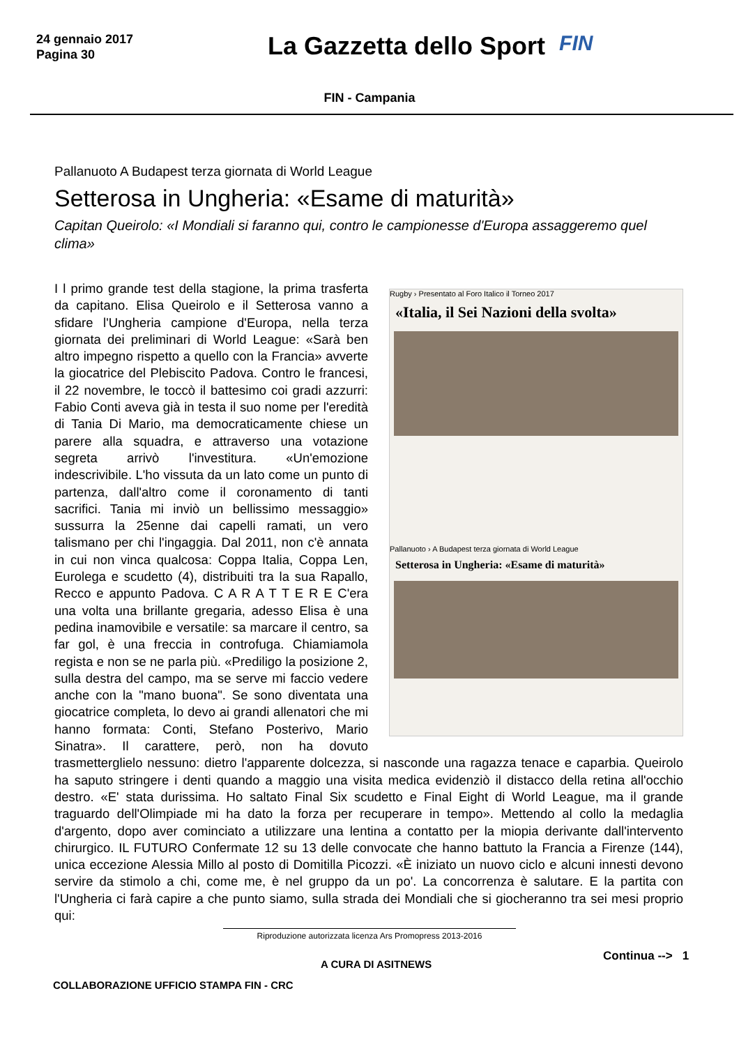24 gennaio 2017
Pagina 30
La Gazzetta dello Sport
FIN
FIN - Campania
Pallanuoto A Budapest terza giornata di World League
Setterosa in Ungheria: «Esame di maturità»
Capitan Queirolo: «I Mondiali si faranno qui, contro le campionesse d'Europa assaggeremo quel clima»
Rugby › Presentato al Foro Italico il Torneo 2017
«Italia, il Sei Nazioni della svolta»
Pallanuoto › A Budapest terza giornata di World League
Setterosa in Ungheria: «Esame di maturità»
I l primo grande test della stagione, la prima trasferta da capitano. Elisa Queirolo e il Setterosa vanno a sfidare l'Ungheria campione d'Europa, nella terza giornata dei preliminari di World League: «Sarà ben altro impegno rispetto a quello con la Francia» avverte la giocatrice del Plebiscito Padova. Contro le francesi, il 22 novembre, le toccò il battesimo coi gradi azzurri: Fabio Conti aveva già in testa il suo nome per l'eredità di Tania Di Mario, ma democraticamente chiese un parere alla squadra, e attraverso una votazione segreta arrivò l'investitura. «Un'emozione indescrivibile. L'ho vissuta da un lato come un punto di partenza, dall'altro come il coronamento di tanti sacrifici. Tania mi inviò un bellissimo messaggio» sussurra la 25enne dai capelli ramati, un vero talismano per chi l'ingaggia. Dal 2011, non c'è annata in cui non vinca qualcosa: Coppa Italia, Coppa Len, Eurolega e scudetto (4), distribuiti tra la sua Rapallo, Recco e appunto Padova. C A R A T T E R E C'era una volta una brillante gregaria, adesso Elisa è una pedina inamovibile e versatile: sa marcare il centro, sa far gol, è una freccia in controfuga. Chiamiamola regista e non se ne parla più. «Prediligo la posizione 2, sulla destra del campo, ma se serve mi faccio vedere anche con la "mano buona". Se sono diventata una giocatrice completa, lo devo ai grandi allenatori che mi hanno formata: Conti, Stefano Posterivo, Mario Sinatra». Il carattere, però, non ha dovuto trasmetterglielo nessuno: dietro l'apparente dolcezza, si nasconde una ragazza tenace e caparbia. Queirolo ha saputo stringere i denti quando a maggio una visita medica evidenziò il distacco della retina all'occhio destro. «E' stata durissima. Ho saltato Final Six scudetto e Final Eight di World League, ma il grande traguardo dell'Olimpiade mi ha dato la forza per recuperare in tempo». Mettendo al collo la medaglia d'argento, dopo aver cominciato a utilizzare una lentina a contatto per la miopia derivante dall'intervento chirurgico. IL FUTURO Confermate 12 su 13 delle convocate che hanno battuto la Francia a Firenze (144), unica eccezione Alessia Millo al posto di Domitilla Picozzi. «È iniziato un nuovo ciclo e alcuni innesti devono servire da stimolo a chi, come me, è nel gruppo da un po'. La concorrenza è salutare. E la partita con l'Ungheria ci farà capire a che punto siamo, sulla strada dei Mondiali che si giocheranno tra sei mesi proprio qui:
Riproduzione autorizzata licenza Ars Promopress 2013-2016
A CURA DI ASITNEWS
Continua --> 1
COLLABORAZIONE UFFICIO STAMPA FIN - CRC